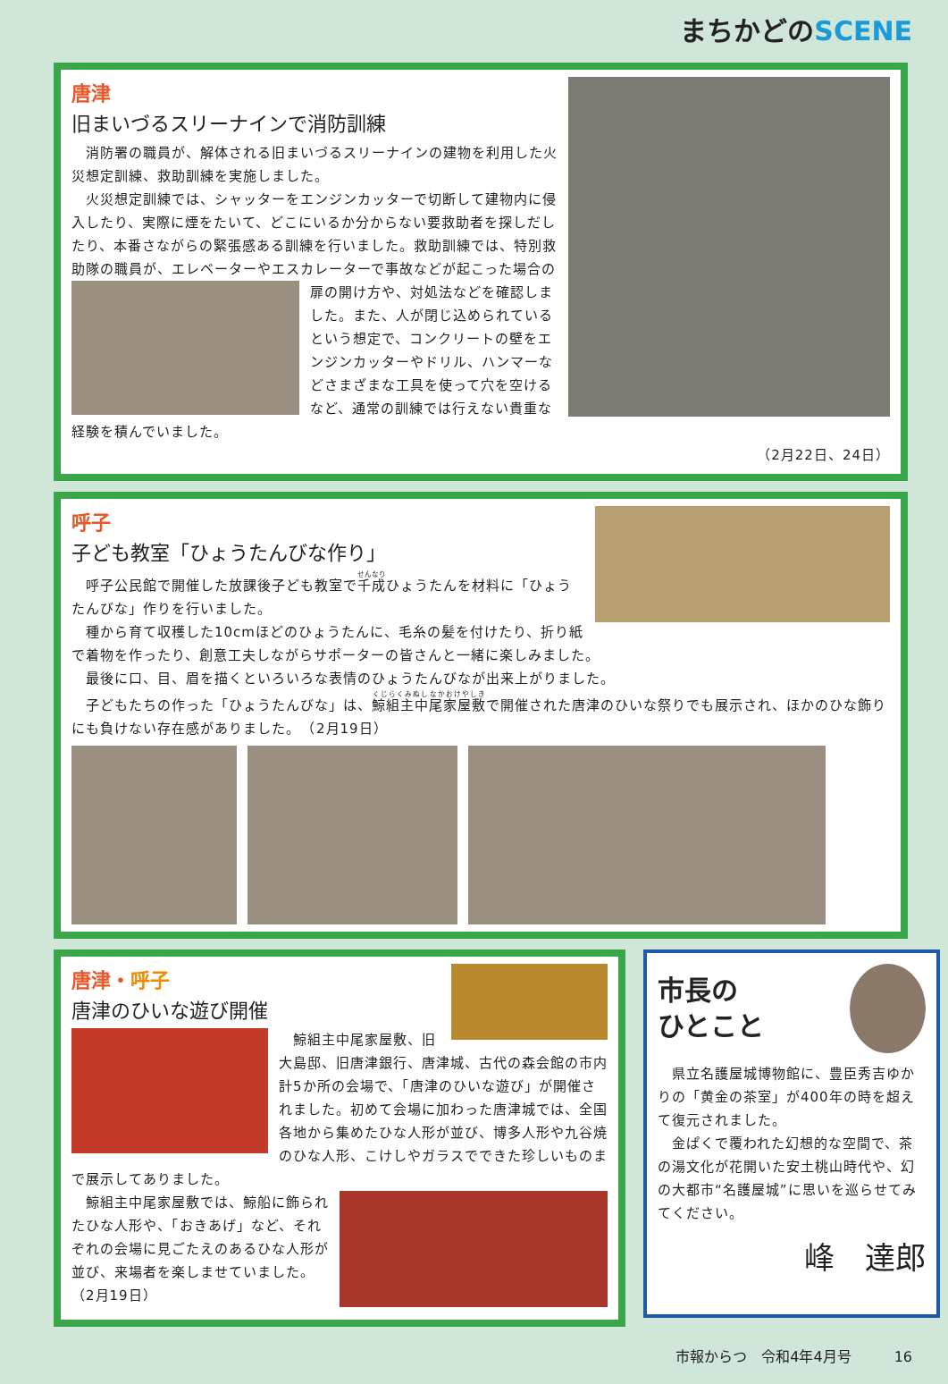まちかどのSCENE
唐津
旧まいづるスリーナインで消防訓練
　消防署の職員が、解体される旧まいづるスリーナインの建物を利用した火災想定訓練、救助訓練を実施しました。
　火災想定訓練では、シャッターをエンジンカッターで切断して建物内に侵入したり、実際に煙をたいて、どこにいるか分からない要救助者を探しだしたり、本番さながらの緊張感ある訓練を行いました。救助訓練では、特別救助隊の職員が、エレベーターやエスカレーターで事故などが起こった場合の
扉の開け方や、対処法などを確認しました。また、人が閉じ込められているという想定で、コンクリートの壁をエンジンカッターやドリル、ハンマーなどさまざまな工具を使って穴を空けるなど、通常の訓練では行えない貴重な経験を積んでいました。
（2月22日、24日）
呼子
子ども教室「ひょうたんびな作り」
　呼子公民館で開催した放課後子ども教室で千成ひょうたんを材料に「ひょうたんびな」作りを行いました。
　種から育て収穫した10cmほどのひょうたんに、毛糸の髪を付けたり、折り紙で着物を作ったり、創意工夫しながらサポーターの皆さんと一緒に楽しみました。
　最後に口、目、眉を描くといろいろな表情のひょうたんびなが出来上がりました。
　子どもたちの作った「ひょうたんびな」は、鯨組主中尾家屋敷で開催された唐津のひいな祭りでも展示され、ほかのひな飾りにも負けない存在感がありました。　（2月19日）
唐津・呼子
唐津のひいな遊び開催
　鯨組主中尾家屋敷、旧大島邸、旧唐津銀行、唐津城、古代の森会館の市内計5か所の会場で、「唐津のひいな遊び」が開催されました。初めて会場に加わった唐津城では、全国各地から集めたひな人形が並び、博多人形や九谷焼のひな人形、こけしやガラスでできた珍しいものまで展示してありました。
　鯨組主中尾家屋敷では、鯨船に飾られたひな人形や、「おきあげ」など、それぞれの会場に見ごたえのあるひな人形が並び、来場者を楽しませていました。（2月19日）
市長の
ひとこと
　県立名護屋城博物館に、豊臣秀吉ゆかりの「黄金の茶室」が400年の時を超えて復元されました。
　金ぱくで覆われた幻想的な空間で、茶の湯文化が花開いた安土桃山時代や、幻の大都市“名護屋城”に思いを巡らせてみてください。
峰　達郎
市報からつ　令和4年4月号　　　16